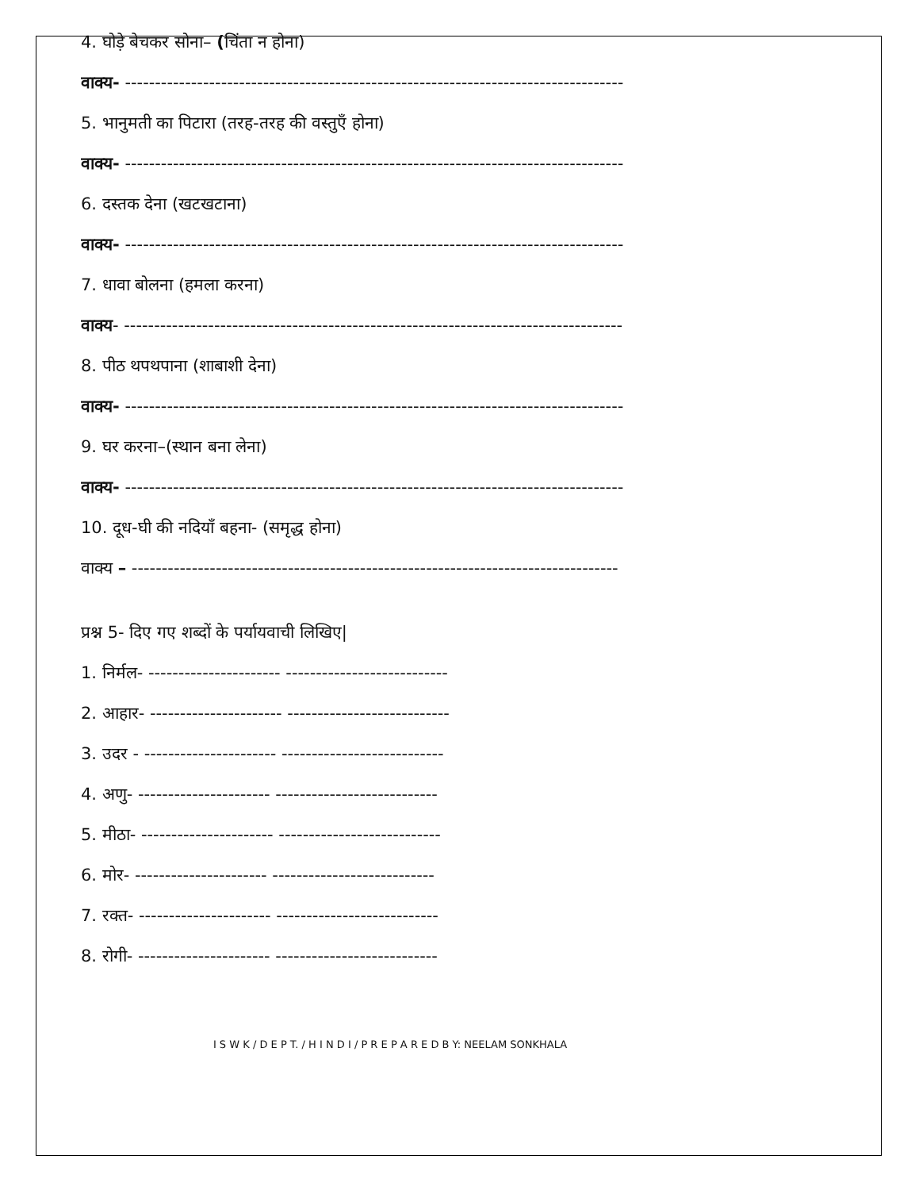4. घोड़े बेचकर सोना– (चिंता न होना)
वाक्य- -----------------------------------------------------------------------------------
5. भानुमती का पिटारा (तरह-तरह की वस्तुएँ होना)
वाक्य- -----------------------------------------------------------------------------------
6. दस्तक देना (खटखटाना)
वाक्य- -----------------------------------------------------------------------------------
7. धावा बोलना (हमला करना)
वाक्य- -----------------------------------------------------------------------------------
8. पीठ थपथपाना (शाबाशी देना)
वाक्य- -----------------------------------------------------------------------------------
9. घर करना–(स्थान बना लेना)
वाक्य- -----------------------------------------------------------------------------------
10. दूध-घी की नदियाँ बहना- (समृद्ध होना)
वाक्य – ---------------------------------------------------------------------------------
प्रश्न 5- दिए गए शब्दों के पर्यायवाची लिखिए|
1. निर्मल- ---------------------- ---------------------------
2. आहार- ---------------------- ---------------------------
3. उदर - ---------------------- ---------------------------
4. अणु- ---------------------- ---------------------------
5. मीठा- ---------------------- ---------------------------
6. मोर- ---------------------- ---------------------------
7. रक्त- ---------------------- ---------------------------
8. रोगी- ---------------------- ---------------------------
I S W K / D E P T. / H I N D I / P R E P A R E D B Y: NEELAM SONKHALA